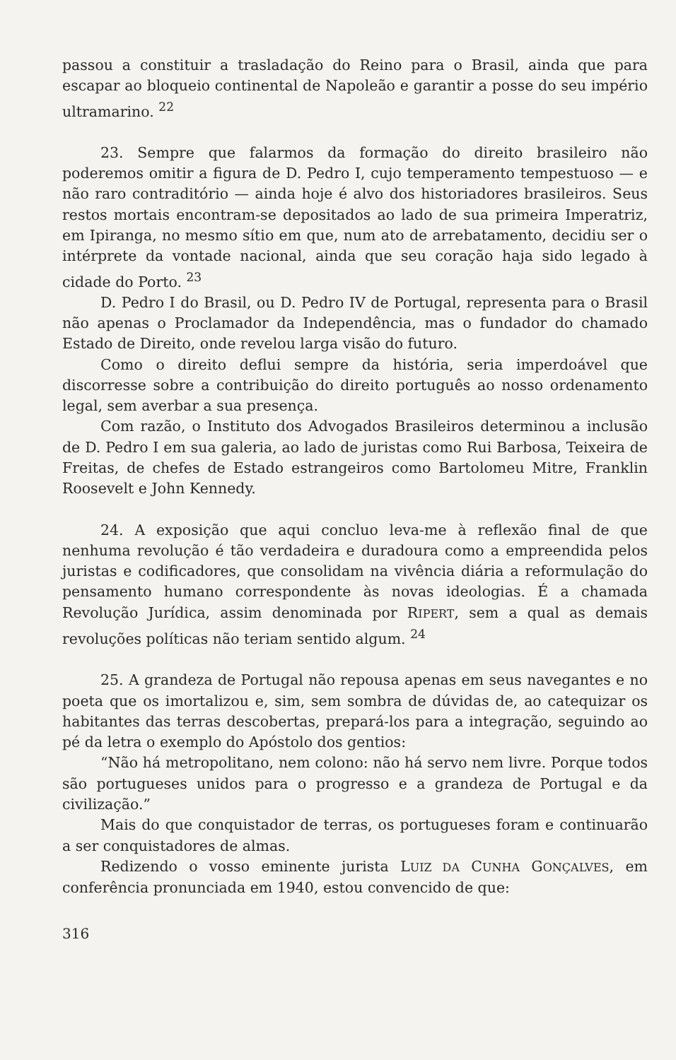passou a constituir a trasladação do Reino para o Brasil, ainda que para escapar ao bloqueio continental de Napoleão e garantir a posse do seu império ultramarino. <sup>22</sup>
23. Sempre que falarmos da formação do direito brasileiro não poderemos omitir a figura de D. Pedro I, cujo temperamento tempestuoso — e não raro contraditório — ainda hoje é alvo dos historiadores brasileiros. Seus restos mortais encontram-se depositados ao lado de sua primeira Imperatriz, em Ipiranga, no mesmo sítio em que, num ato de arrebatamento, decidiu ser o intérprete da vontade nacional, ainda que seu coração haja sido legado à cidade do Porto. <sup>23</sup>
D. Pedro I do Brasil, ou D. Pedro IV de Portugal, representa para o Brasil não apenas o Proclamador da Independência, mas o fundador do chamado Estado de Direito, onde revelou larga visão do futuro.
Como o direito deflui sempre da história, seria imperdoável que discorresse sobre a contribuição do direito português ao nosso ordenamento legal, sem averbar a sua presença.
Com razão, o Instituto dos Advogados Brasileiros determinou a inclusão de D. Pedro I em sua galeria, ao lado de juristas como Rui Barbosa, Teixeira de Freitas, de chefes de Estado estrangeiros como Bartolomeu Mitre, Franklin Roosevelt e John Kennedy.
24. A exposição que aqui concluo leva-me à reflexão final de que nenhuma revolução é tão verdadeira e duradoura como a empreendida pelos juristas e codificadores, que consolidam na vivência diária a reformulação do pensamento humano correspondente às novas ideologias. É a chamada Revolução Jurídica, assim denominada por RIPERT, sem a qual as demais revoluções políticas não teriam sentido algum. <sup>24</sup>
25. A grandeza de Portugal não repousa apenas em seus navegantes e no poeta que os imortalizou e, sim, sem sombra de dúvidas de, ao catequizar os habitantes das terras descobertas, prepará-los para a integração, seguindo ao pé da letra o exemplo do Apóstolo dos gentios:
“Não há metropolitano, nem colono: não há servo nem livre. Porque todos são portugueses unidos para o progresso e a grandeza de Portugal e da civilização.”
Mais do que conquistador de terras, os portugueses foram e continuarão a ser conquistadores de almas.
Redizendo o vosso eminente jurista LUIZ DA CUNHA GONÇALVES, em conferência pronunciada em 1940, estou convencido de que:
316